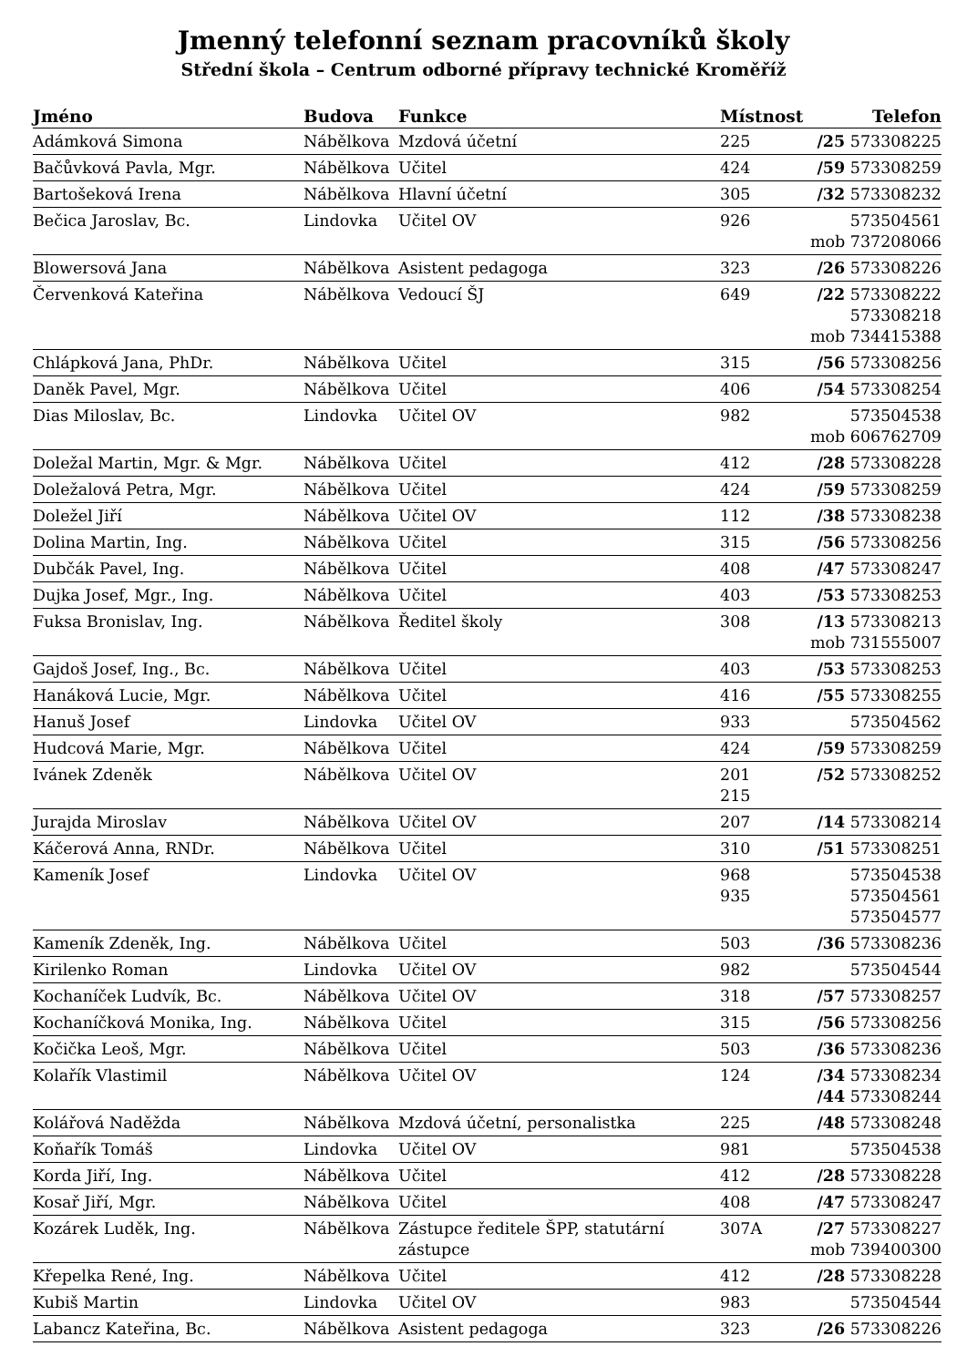Jmenný telefonní seznam pracovníků školy
Střední škola – Centrum odborné přípravy technické Kroměříž
| Jméno | Budova | Funkce | Místnost | Telefon |
| --- | --- | --- | --- | --- |
| Adámková Simona | Nábělkova | Mzdová účetní | 225 | /25 573308225 |
| Bačůvková Pavla, Mgr. | Nábělkova | Učitel | 424 | /59 573308259 |
| Bartošeková Irena | Nábělkova | Hlavní účetní | 305 | /32 573308232 |
| Bečica Jaroslav, Bc. | Lindovka | Učitel OV | 926 | 573504561 mob 737208066 |
| Blowersová Jana | Nábělkova | Asistent pedagoga | 323 | /26 573308226 |
| Červenková Kateřina | Nábělkova | Vedoucí ŠJ | 649 | /22 573308222 573308218 mob 734415388 |
| Chlápková Jana, PhDr. | Nábělkova | Učitel | 315 | /56 573308256 |
| Daněk Pavel, Mgr. | Nábělkova | Učitel | 406 | /54 573308254 |
| Dias Miloslav, Bc. | Lindovka | Učitel OV | 982 | 573504538 mob 606762709 |
| Doležal Martin, Mgr. & Mgr. | Nábělkova | Učitel | 412 | /28 573308228 |
| Doležalová Petra, Mgr. | Nábělkova | Učitel | 424 | /59 573308259 |
| Doležel Jiří | Nábělkova | Učitel OV | 112 | /38 573308238 |
| Dolina Martin, Ing. | Nábělkova | Učitel | 315 | /56 573308256 |
| Dubčák Pavel, Ing. | Nábělkova | Učitel | 408 | /47 573308247 |
| Dujka Josef, Mgr., Ing. | Nábělkova | Učitel | 403 | /53 573308253 |
| Fuksa Bronislav, Ing. | Nábělkova | Ředitel školy | 308 | /13 573308213 mob 731555007 |
| Gajdoš Josef, Ing., Bc. | Nábělkova | Učitel | 403 | /53 573308253 |
| Hanáková Lucie, Mgr. | Nábělkova | Učitel | 416 | /55 573308255 |
| Hanuš Josef | Lindovka | Učitel OV | 933 | 573504562 |
| Hudcová Marie, Mgr. | Nábělkova | Učitel | 424 | /59 573308259 |
| Ivánek Zdeněk | Nábělkova | Učitel OV | 201 215 | /52 573308252 |
| Jurajda Miroslav | Nábělkova | Učitel OV | 207 | /14 573308214 |
| Káčerová Anna, RNDr. | Nábělkova | Učitel | 310 | /51 573308251 |
| Kameník Josef | Lindovka | Učitel OV | 968 935 | 573504538 573504561 573504577 |
| Kameník Zdeněk, Ing. | Nábělkova | Učitel | 503 | /36 573308236 |
| Kirilenko Roman | Lindovka | Učitel OV | 982 | 573504544 |
| Kochaníček Ludvík, Bc. | Nábělkova | Učitel OV | 318 | /57 573308257 |
| Kochaníčková Monika, Ing. | Nábělkova | Učitel | 315 | /56 573308256 |
| Kočička Leoš, Mgr. | Nábělkova | Učitel | 503 | /36 573308236 |
| Kolařík Vlastimil | Nábělkova | Učitel OV | 124 | /34 573308234 /44 573308244 |
| Kolářová Naděžda | Nábělkova | Mzdová účetní, personalistka | 225 | /48 573308248 |
| Koňařík Tomáš | Lindovka | Učitel OV | 981 | 573504538 |
| Korda Jiří, Ing. | Nábělkova | Učitel | 412 | /28 573308228 |
| Kosař Jiří, Mgr. | Nábělkova | Učitel | 408 | /47 573308247 |
| Kozárek Luděk, Ing. | Nábělkova | Zástupce ředitele ŠPP, statutární zástupce | 307A | /27 573308227 mob 739400300 |
| Křepelka René, Ing. | Nábělkova | Učitel | 412 | /28 573308228 |
| Kubiš Martin | Lindovka | Učitel OV | 983 | 573504544 |
| Labancz Kateřina, Bc. | Nábělkova | Asistent pedagoga | 323 | /26 573308226 |